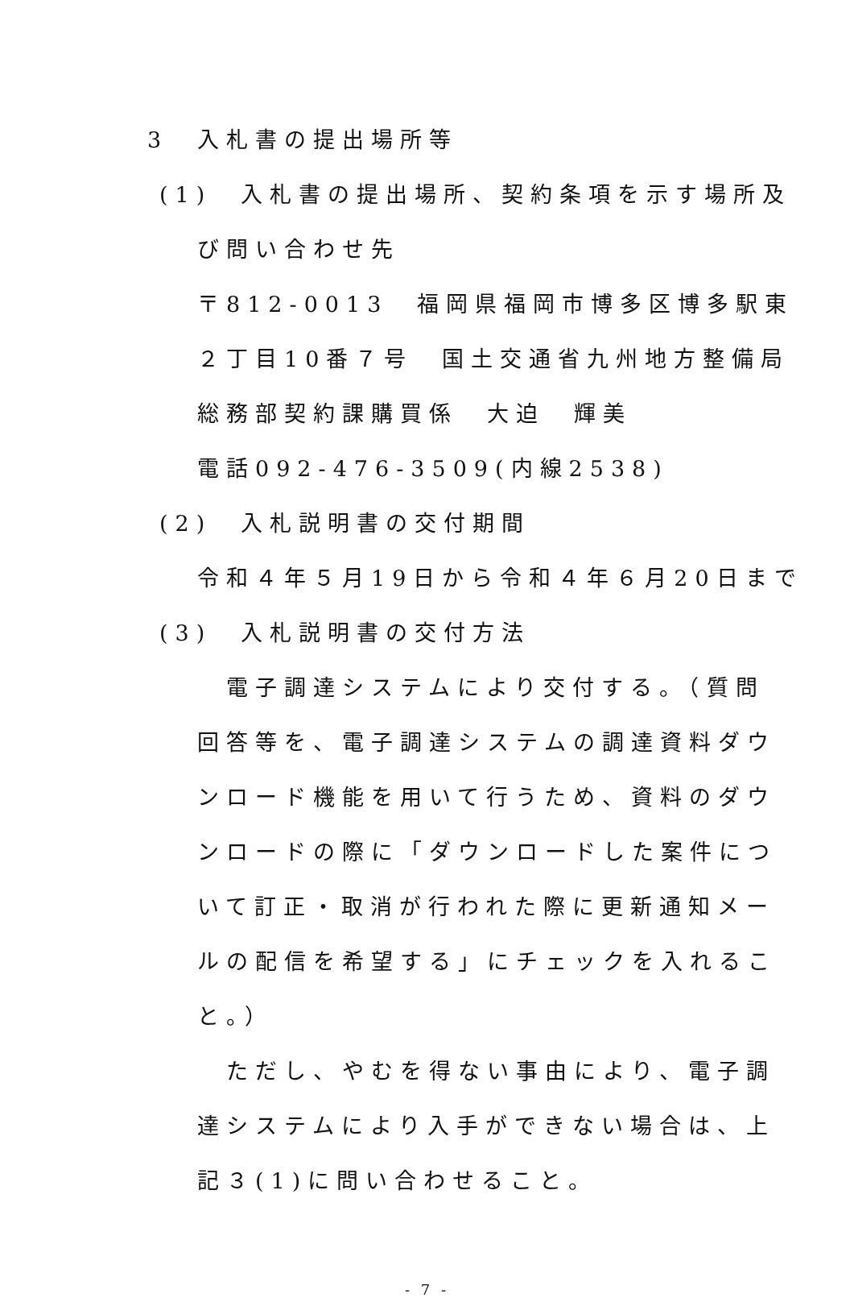3　入札書の提出場所等
(1)　入札書の提出場所、契約条項を示す場所及
び問い合わせ先
〒812-0013　福岡県福岡市博多区博多駅東
２丁目10番７号　国土交通省九州地方整備局
総務部契約課購買係　大迫　輝美
電話092-476-3509(内線2538)
(2)　入札説明書の交付期間
令和４年５月19日から令和４年６月20日まで
(3)　入札説明書の交付方法
　電子調達システムにより交付する。（質問
回答等を、電子調達システムの調達資料ダウ
ンロード機能を用いて行うため、資料のダウ
ンロードの際に「ダウンロードした案件につ
いて訂正・取消が行われた際に更新通知メー
ルの配信を希望する」にチェックを入れるこ
と。）
　ただし、やむを得ない事由により、電子調
達システムにより入手ができない場合は、上
記３(1)に問い合わせること。
- 7 -